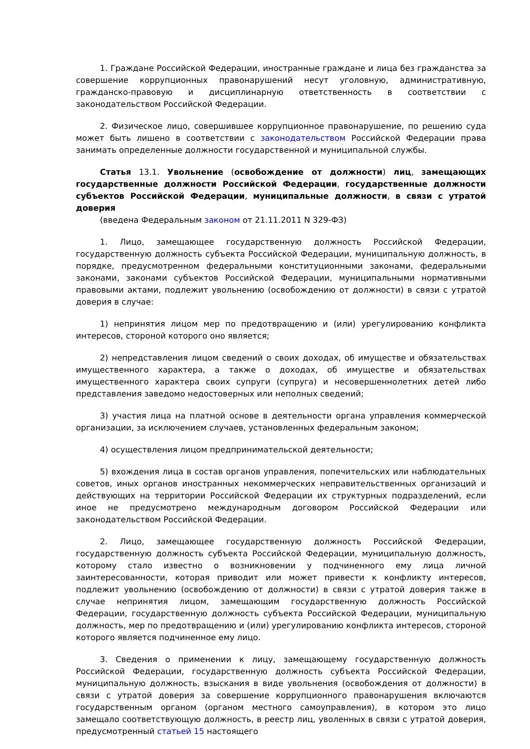1. Граждане Российской Федерации, иностранные граждане и лица без гражданства за совершение коррупционных правонарушений несут уголовную, административную, гражданско-правовую и дисциплинарную ответственность в соответствии с законодательством Российской Федерации.
2. Физическое лицо, совершившее коррупционное правонарушение, по решению суда может быть лишено в соответствии с законодательством Российской Федерации права занимать определенные должности государственной и муниципальной службы.
Статья 13.1. Увольнение (освобождение от должности) лиц, замещающих государственные должности Российской Федерации, государственные должности субъектов Российской Федерации, муниципальные должности, в связи с утратой доверия
(введена Федеральным законом от 21.11.2011 N 329-ФЗ)
1. Лицо, замещающее государственную должность Российской Федерации, государственную должность субъекта Российской Федерации, муниципальную должность, в порядке, предусмотренном федеральными конституционными законами, федеральными законами, законами субъектов Российской Федерации, муниципальными нормативными правовыми актами, подлежит увольнению (освобождению от должности) в связи с утратой доверия в случае:
1) непринятия лицом мер по предотвращению и (или) урегулированию конфликта интересов, стороной которого оно является;
2) непредставления лицом сведений о своих доходах, об имуществе и обязательствах имущественного характера, а также о доходах, об имуществе и обязательствах имущественного характера своих супруги (супруга) и несовершеннолетних детей либо представления заведомо недостоверных или неполных сведений;
3) участия лица на платной основе в деятельности органа управления коммерческой организации, за исключением случаев, установленных федеральным законом;
4) осуществления лицом предпринимательской деятельности;
5) вхождения лица в состав органов управления, попечительских или наблюдательных советов, иных органов иностранных некоммерческих неправительственных организаций и действующих на территории Российской Федерации их структурных подразделений, если иное не предусмотрено международным договором Российской Федерации или законодательством Российской Федерации.
2. Лицо, замещающее государственную должность Российской Федерации, государственную должность субъекта Российской Федерации, муниципальную должность, которому стало известно о возникновении у подчиненного ему лица личной заинтересованности, которая приводит или может привести к конфликту интересов, подлежит увольнению (освобождению от должности) в связи с утратой доверия также в случае непринятия лицом, замещающим государственную должность Российской Федерации, государственную должность субъекта Российской Федерации, муниципальную должность, мер по предотвращению и (или) урегулированию конфликта интересов, стороной которого является подчиненное ему лицо.
3. Сведения о применении к лицу, замещающему государственную должность Российской Федерации, государственную должность субъекта Российской Федерации, муниципальную должность, взыскания в виде увольнения (освобождения от должности) в связи с утратой доверия за совершение коррупционного правонарушения включаются государственным органом (органом местного самоуправления), в котором это лицо замещало соответствующую должность, в реестр лиц, уволенных в связи с утратой доверия, предусмотренный статьей 15 настоящего